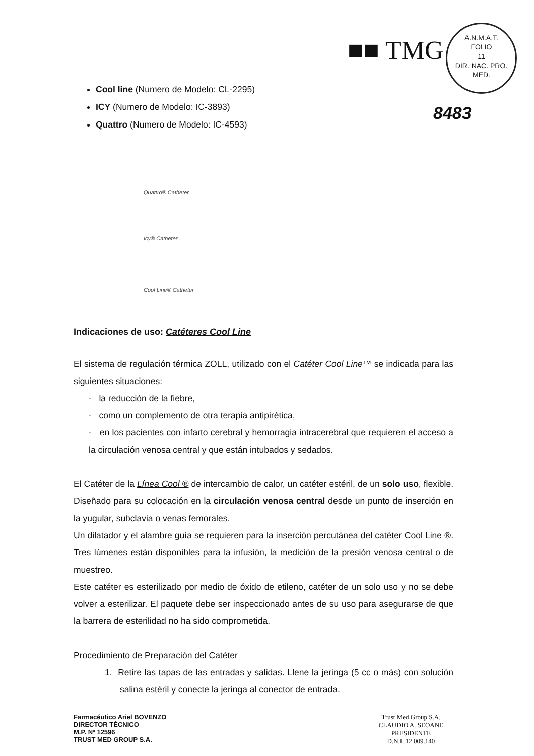■■ TMG
A.N.M.A.T.
FOLIO
11
DIR. NAC. PRO. MED.
8483
Cool line (Numero de Modelo: CL-2295)
ICY (Numero de Modelo: IC-3893)
Quattro (Numero de Modelo: IC-4593)
Quattro® Catheter
Icy® Catheter
Cool Line® Catheter
Indicaciones de uso: Catéteres Cool Line
El sistema de regulación térmica ZOLL, utilizado con el Catéter Cool Line™ se indicada para las siguientes situaciones:
- la reducción de la fiebre,
- como un complemento de otra terapia antipirética,
- en los pacientes con infarto cerebral y hemorragia intracerebral que requieren el acceso a la circulación venosa central y que están intubados y sedados.
El Catéter de la Línea Cool ® de intercambio de calor, un catéter estéril, de un solo uso, flexible. Diseñado para su colocación en la circulación venosa central desde un punto de inserción en la yugular, subclavia o venas femorales.
Un dilatador y el alambre guía se requieren para la inserción percutánea del catéter Cool Line ®. Tres lúmenes están disponibles para la infusión, la medición de la presión venosa central o de muestreo.
Este catéter es esterilizado por medio de óxido de etileno, catéter de un solo uso y no se debe volver a esterilizar. El paquete debe ser inspeccionado antes de su uso para asegurarse de que la barrera de esterilidad no ha sido comprometida.
Procedimiento de Preparación del Catéter
1. Retire las tapas de las entradas y salidas. Llene la jeringa (5 cc o más) con solución salina estéril y conecte la jeringa al conector de entrada.
Farmacéutico Ariel BOVENZO
DIRECTOR TÉCNICO
M.P. Nº 12596
TRUST MED GROUP S.A.
Trust Med Group S.A.
CLAUDIO A. SEOANE
PRESIDENTE
D.N.I. 12.009.140